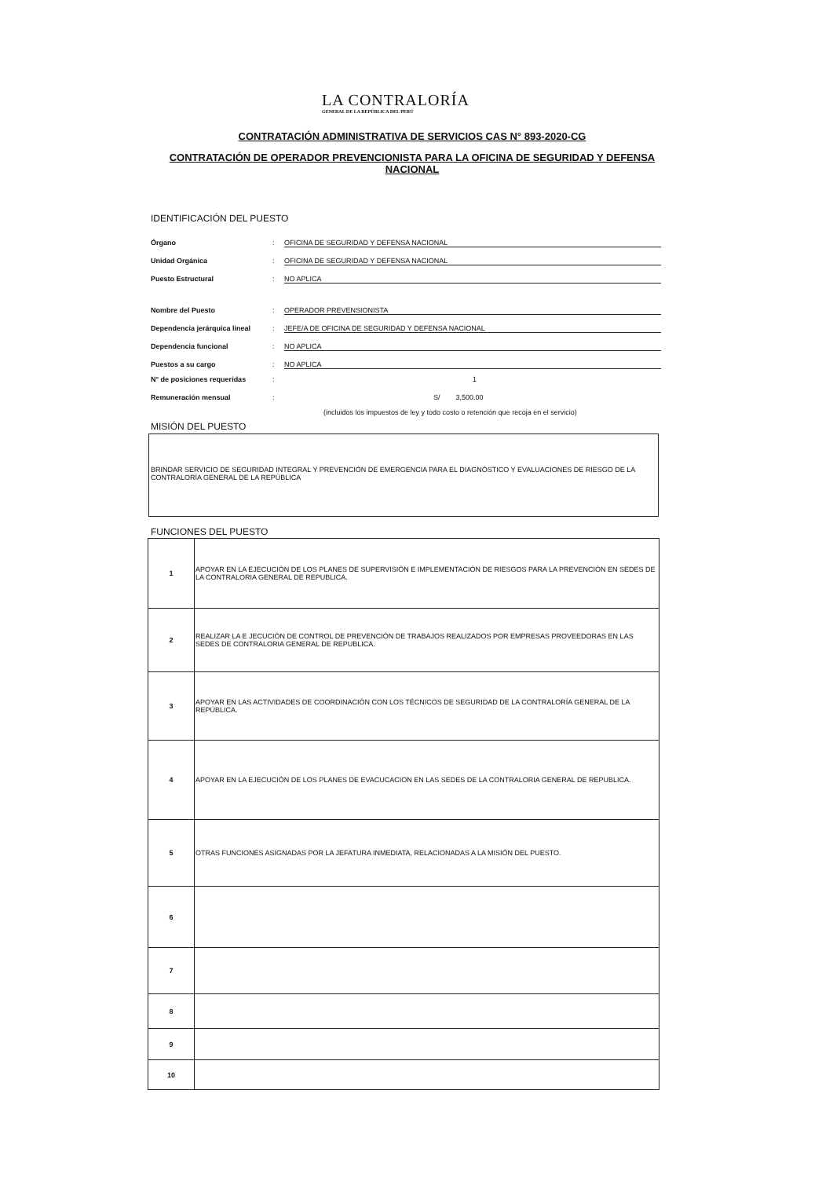LA CONTRALORÍA
GENERAL DE LA REPÚBLICA DEL PERÚ
CONTRATACIÓN ADMINISTRATIVA DE SERVICIOS CAS N° 893-2020-CG
CONTRATACIÓN DE OPERADOR PREVENCIONISTA PARA LA OFICINA DE SEGURIDAD Y DEFENSA NACIONAL
IDENTIFICACIÓN DEL PUESTO
Órgano: OFICINA DE SEGURIDAD Y DEFENSA NACIONAL
Unidad Orgánica: OFICINA DE SEGURIDAD Y DEFENSA NACIONAL
Puesto Estructural: NO APLICA
Nombre del Puesto: OPERADOR PREVENSIONISTA
Dependencia jerárquica lineal: JEFE/A DE OFICINA DE SEGURIDAD Y DEFENSA NACIONAL
Dependencia funcional: NO APLICA
Puestos a su cargo: NO APLICA
N° de posiciones requeridas: 1
Remuneración mensual: S/ 3,500.00
(incluidos los impuestos de ley y todo costo o retención que recoja en el servicio)
MISIÓN DEL PUESTO
BRINDAR SERVICIO DE SEGURIDAD INTEGRAL Y PREVENCIÓN DE EMERGENCIA PARA EL DIAGNÓSTICO Y EVALUACIONES DE RIESGO DE LA CONTRALORÍA GENERAL DE LA REPÚBLICA
FUNCIONES DEL PUESTO
| 1 | APOYAR EN LA EJECUCIÓN DE LOS PLANES DE SUPERVISIÓN E IMPLEMENTACIÓN DE RIESGOS PARA LA PREVENCIÓN EN SEDES DE LA CONTRALORIA GENERAL DE REPUBLICA. |
| 2 | REALIZAR LA E JECUCIÓN DE CONTROL DE PREVENCIÓN DE TRABAJOS REALIZADOS POR EMPRESAS PROVEEDORAS EN LAS SEDES DE CONTRALORIA GENERAL DE REPUBLICA. |
| 3 | APOYAR EN LAS ACTIVIDADES DE COORDINACIÓN CON LOS TÉCNICOS DE SEGURIDAD DE LA CONTRALORÍA GENERAL DE LA REPÚBLICA. |
| 4 | APOYAR EN LA EJECUCIÓN DE LOS PLANES DE EVACUCACION EN LAS SEDES DE LA CONTRALORIA GENERAL DE REPUBLICA. |
| 5 | OTRAS FUNCIONES ASIGNADAS POR LA JEFATURA INMEDIATA, RELACIONADAS A LA MISIÓN DEL PUESTO. |
| 6 | |
| 7 | |
| 8 | |
| 9 | |
| 10 | |